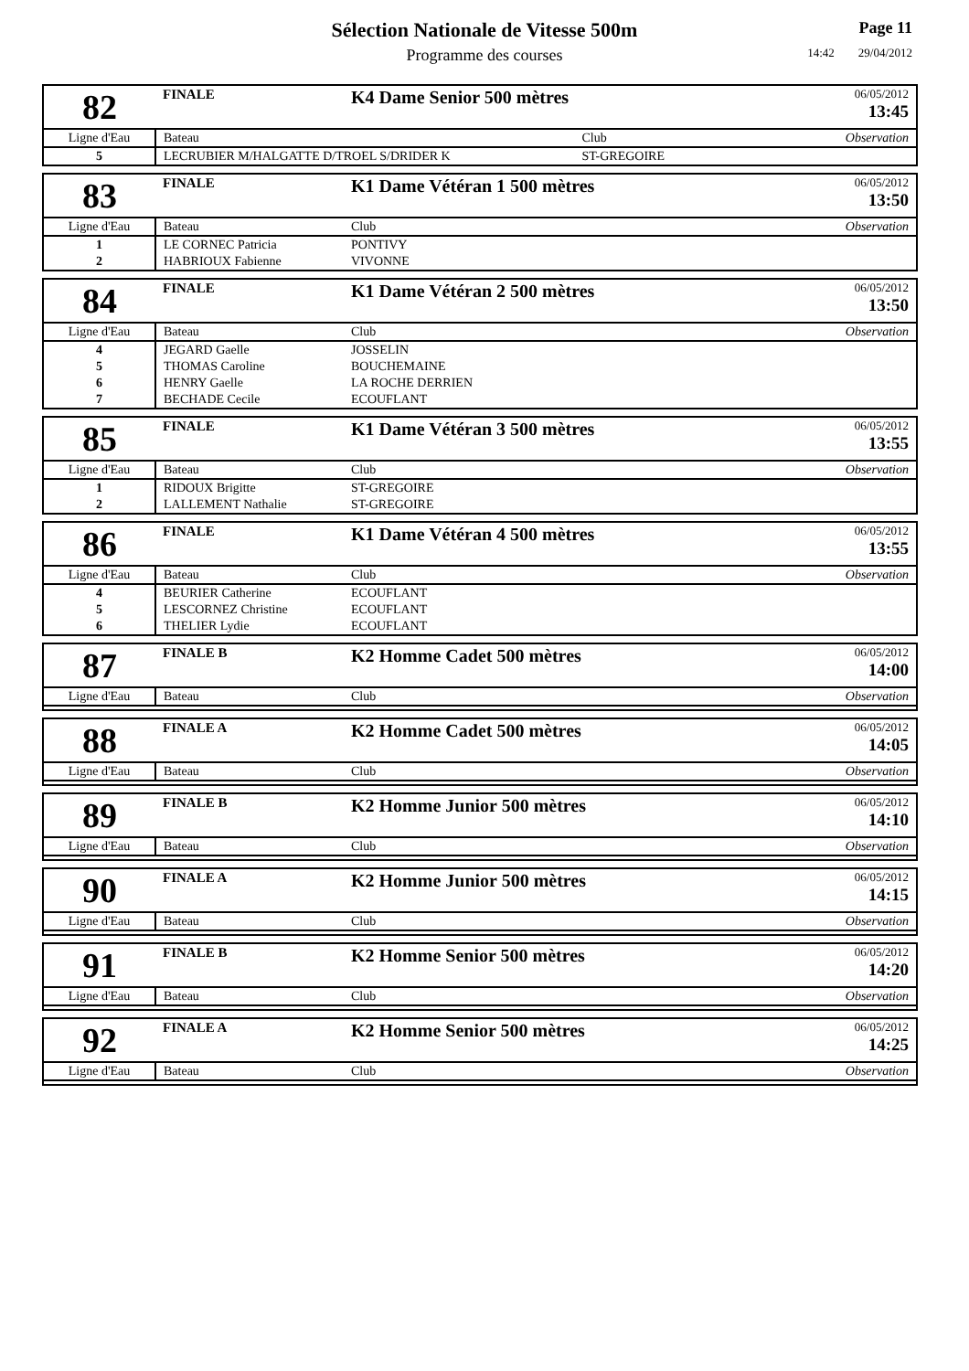Sélection Nationale de Vitesse 500m
Programme des courses
Page 11
14:42 29/04/2012
| 82 | FINALE | K4 Dame Senior 500 mètres | | 06/05/2012 13:45 |
| Ligne d'Eau | Bateau | | Club | Observation |
| 5 | LECRUBIER M/HALGATTE D/TROEL S/DRIDER K | | ST-GREGOIRE | |
| 83 | FINALE | K1 Dame Vétéran 1 500 mètres | | 06/05/2012 13:50 |
| Ligne d'Eau | Bateau | | Club | Observation |
| 1 | LE CORNEC Patricia | | PONTIVY | |
| 2 | HABRIOUX Fabienne | | VIVONNE | |
| 84 | FINALE | K1 Dame Vétéran 2 500 mètres | | 06/05/2012 13:50 |
| Ligne d'Eau | Bateau | | Club | Observation |
| 4 | JEGARD Gaelle | | JOSSELIN | |
| 5 | THOMAS Caroline | | BOUCHEMAINE | |
| 6 | HENRY Gaelle | | LA ROCHE DERRIEN | |
| 7 | BECHADE Cecile | | ECOUFLANT | |
| 85 | FINALE | K1 Dame Vétéran 3 500 mètres | | 06/05/2012 13:55 |
| Ligne d'Eau | Bateau | | Club | Observation |
| 1 | RIDOUX Brigitte | | ST-GREGOIRE | |
| 2 | LALLEMENT Nathalie | | ST-GREGOIRE | |
| 86 | FINALE | K1 Dame Vétéran 4 500 mètres | | 06/05/2012 13:55 |
| Ligne d'Eau | Bateau | | Club | Observation |
| 4 | BEURIER Catherine | | ECOUFLANT | |
| 5 | LESCORNEZ Christine | | ECOUFLANT | |
| 6 | THELIER Lydie | | ECOUFLANT | |
| 87 | FINALE B | K2 Homme Cadet 500 mètres | | 06/05/2012 14:00 |
| Ligne d'Eau | Bateau | | Club | Observation |
| 88 | FINALE A | K2 Homme Cadet 500 mètres | | 06/05/2012 14:05 |
| Ligne d'Eau | Bateau | | Club | Observation |
| 89 | FINALE B | K2 Homme Junior 500 mètres | | 06/05/2012 14:10 |
| Ligne d'Eau | Bateau | | Club | Observation |
| 90 | FINALE A | K2 Homme Junior 500 mètres | | 06/05/2012 14:15 |
| Ligne d'Eau | Bateau | | Club | Observation |
| 91 | FINALE B | K2 Homme Senior 500 mètres | | 06/05/2012 14:20 |
| Ligne d'Eau | Bateau | | Club | Observation |
| 92 | FINALE A | K2 Homme Senior 500 mètres | | 06/05/2012 14:25 |
| Ligne d'Eau | Bateau | | Club | Observation |